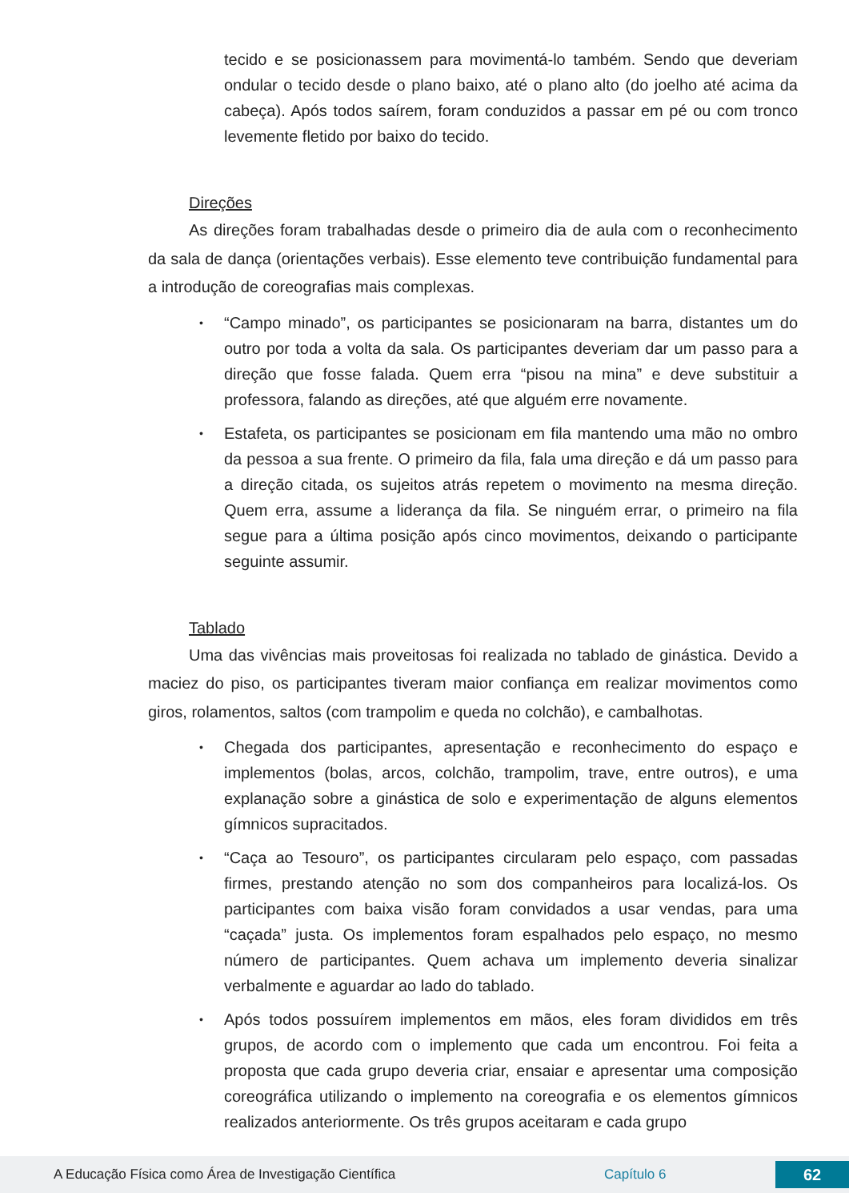tecido e se posicionassem para movimentá-lo também. Sendo que deveriam ondular o tecido desde o plano baixo, até o plano alto (do joelho até acima da cabeça). Após todos saírem, foram conduzidos a passar em pé ou com tronco levemente fletido por baixo do tecido.
Direções
As direções foram trabalhadas desde o primeiro dia de aula com o reconhecimento da sala de dança (orientações verbais). Esse elemento teve contribuição fundamental para a introdução de coreografias mais complexas.
•
“Campo minado”, os participantes se posicionaram na barra, distantes um do outro por toda a volta da sala. Os participantes deveriam dar um passo para a direção que fosse falada. Quem erra “pisou na mina” e deve substituir a professora, falando as direções, até que alguém erre novamente.
•
Estafeta, os participantes se posicionam em fila mantendo uma mão no ombro da pessoa a sua frente. O primeiro da fila, fala uma direção e dá um passo para a direção citada, os sujeitos atrás repetem o movimento na mesma direção. Quem erra, assume a liderança da fila. Se ninguém errar, o primeiro na fila segue para a última posição após cinco movimentos, deixando o participante seguinte assumir.
Tablado
Uma das vivências mais proveitosas foi realizada no tablado de ginástica. Devido a maciez do piso, os participantes tiveram maior confiança em realizar movimentos como giros, rolamentos, saltos (com trampolim e queda no colchão), e cambalhotas.
•
Chegada dos participantes, apresentação e reconhecimento do espaço e implementos (bolas, arcos, colchão, trampolim, trave, entre outros), e uma explanação sobre a ginástica de solo e experimentação de alguns elementos gímnicos supracitados.
•
“Caça ao Tesouro”, os participantes circularam pelo espaço, com passadas firmes, prestando atenção no som dos companheiros para localizá-los. Os participantes com baixa visão foram convidados a usar vendas, para uma “caçada” justa. Os implementos foram espalhados pelo espaço, no mesmo número de participantes. Quem achava um implemento deveria sinalizar verbalmente e aguardar ao lado do tablado.
•
Após todos possuírem implementos em mãos, eles foram divididos em três grupos, de acordo com o implemento que cada um encontrou. Foi feita a proposta que cada grupo deveria criar, ensaiar e apresentar uma composição coreográfica utilizando o implemento na coreografia e os elementos gímnicos realizados anteriormente. Os três grupos aceitaram e cada grupo
A Educação Física como Área de Investigação Científica Capítulo 6 62